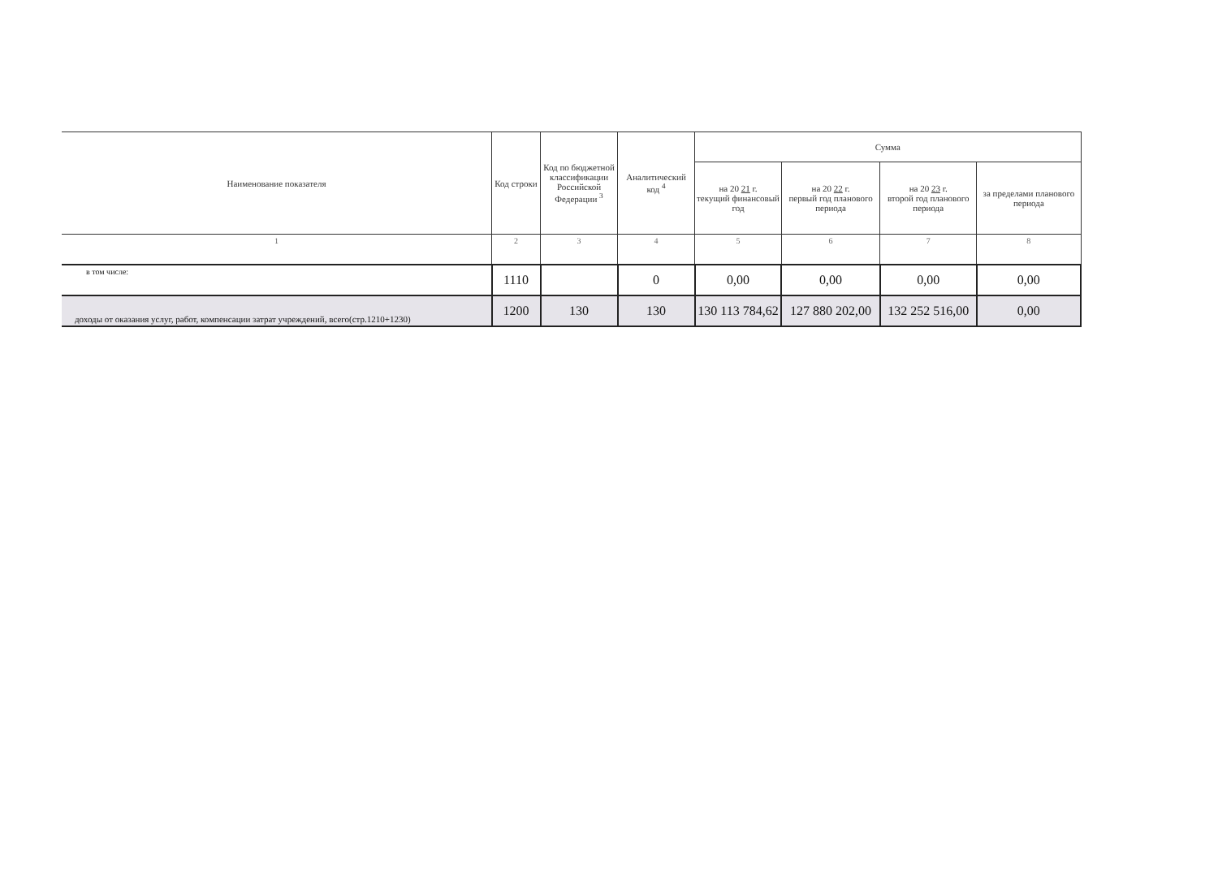| Наименование показателя | Код строки | Код по бюджетной классификации Российской Федерации <sup>3</sup> | Аналитический код <sup>4</sup> | Сумма | | | |
| --- | --- | --- | --- | --- | --- | --- | --- |
| | | | | на 20 21 г. текущий финансовый год | на 20 22 г. первый год планового периода | на 20 23 г. второй год планового периода | за пределами планового периода |
| 1 | 2 | 3 | 4 | 5 | 6 | 7 | 8 |
| в том числе: | 1110 | | 0 | 0,00 | 0,00 | 0,00 | 0,00 |
| доходы от оказания услуг, работ, компенсации затрат учреждений, всего(стр.1210+1230) | 1200 | 130 | 130 | 130 113 784,62 | 127 880 202,00 | 132 252 516,00 | 0,00 |